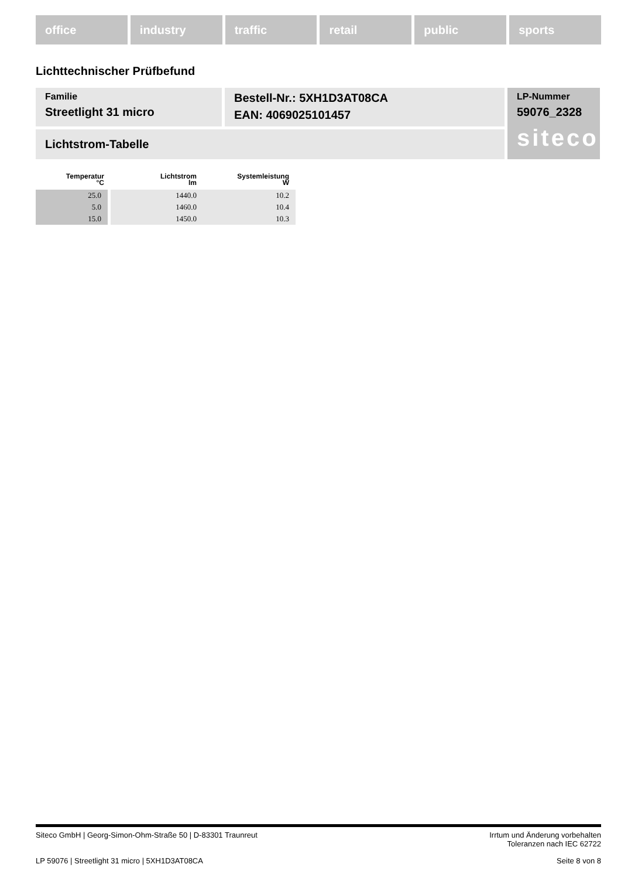office industry traffic retail public sports
Lichttechnischer Prüfbefund
Familie
Streetlight 31 micro
Bestell-Nr.: 5XH1D3AT08CA
EAN: 4069025101457
LP-Nummer
59076_2328
siteco
Lichtstrom-Tabelle
| Temperatur °C | Lichtstrom lm | Systemleistung W |
| --- | --- | --- |
| 25.0 | 1440.0 | 10.2 |
| 5.0 | 1460.0 | 10.4 |
| 15.0 | 1450.0 | 10.3 |
Siteco GmbH | Georg-Simon-Ohm-Straße 50 | D-83301 Traunreut Irrtum und Änderung vorbehalten
Toleranzen nach IEC 62722
LP 59076 | Streetlight 31 micro | 5XH1D3AT08CA Seite 8 von 8